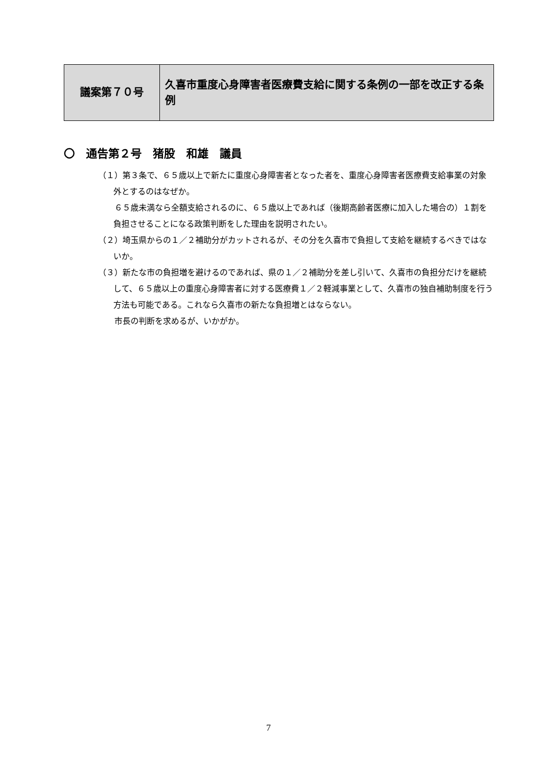| 議案第７０号 | 久喜市重度心身障害者医療費支給に関する条例の一部を改正する条例 |
〇　通告第２号　猪股　和雄　議員
（１）第３条で、６５歳以上で新たに重度心身障害者となった者を、重度心身障害者医療費支給事業の対象外とするのはなぜか。
　　６５歳未満なら全額支給されるのに、６５歳以上であれば（後期高齢者医療に加入した場合の）１割を負担させることになる政策判断をした理由を説明されたい。
（２）埼玉県からの１／２補助分がカットされるが、その分を久喜市で負担して支給を継続するべきではないか。
（３）新たな市の負担増を避けるのであれば、県の１／２補助分を差し引いて、久喜市の負担分だけを継続して、６５歳以上の重度心身障害者に対する医療費１／２軽減事業として、久喜市の独自補助制度を行う方法も可能である。これなら久喜市の新たな負担増とはならない。
　　市長の判断を求めるが、いかがか。
7